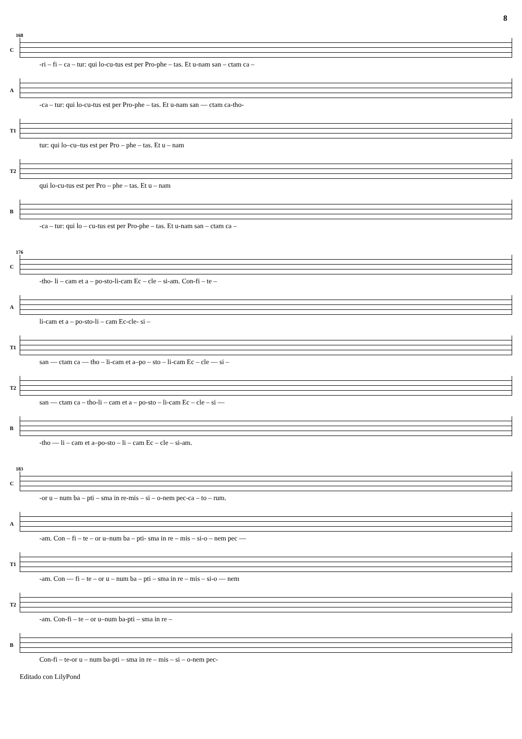8
168
C
-ri – fi – ca – tur: qui lo-cu-tus est per Pro-phe – tas. Et u-nam san – ctam ca –
A
-ca – tur: qui lo-cu-tus est per Pro-phe – tas. Et u-nam san — ctam ca-tho-
T1
tur: qui lo–cu–tus est per Pro – phe – tas. Et u – nam
T2
qui lo-cu-tus est per Pro – phe – tas. Et u – nam
B
-ca – tur: qui lo – cu-tus est per Pro-phe – tas. Et u-nam san – ctam ca –
176
C
-tho- li – cam et a – po-sto-li-cam Ec – cle – si-am. Con-fi – te –
A
li-cam et a – po-sto-li – cam Ec-cle- si –
T1
san — ctam ca — tho – li-cam et a–po – sto – li-cam Ec – cle — si –
T2
san — ctam ca – tho-li – cam et a – po-sto – li-cam Ec – cle – si —
B
-tho — li – cam et a–po-sto – li – cam Ec – cle – si-am.
183
C
-or u – num ba – pti – sma in re-mis – si – o-nem pec-ca – to – rum.
A
-am. Con – fi – te – or u–num ba – pti- sma in re – mis – si-o – nem pec —
T1
-am. Con — fi – te – or u – num ba – pti – sma in re – mis – si-o — nem
T2
-am. Con-fi – te – or u–num ba-pti – sma in re –
B
Con-fi – te-or u – num ba-pti – sma in re – mis – si – o-nem pec-
Editado con LilyPond